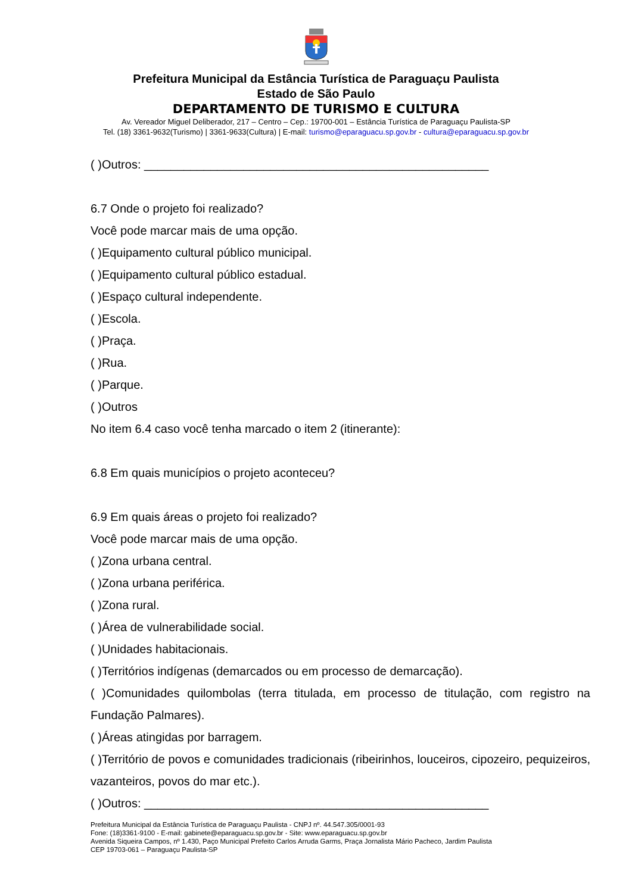Prefeitura Municipal da Estância Turística de Paraguaçu Paulista
Estado de São Paulo
DEPARTAMENTO DE TURISMO E CULTURA
Av. Vereador Miguel Deliberador, 217 – Centro – Cep.: 19700-001 – Estância Turística de Paraguaçu Paulista-SP
Tel. (18) 3361-9632(Turismo) | 3361-9633(Cultura) | E-mail: turismo@eparaguacu.sp.gov.br - cultura@eparaguacu.sp.gov.br
( )Outros: ____________________________________________________
6.7 Onde o projeto foi realizado?
Você pode marcar mais de uma opção.
( )Equipamento cultural público municipal.
( )Equipamento cultural público estadual.
( )Espaço cultural independente.
( )Escola.
( )Praça.
( )Rua.
( )Parque.
( )Outros
No item 6.4 caso você tenha marcado o item 2 (itinerante):
6.8 Em quais municípios o projeto aconteceu?
6.9 Em quais áreas o projeto foi realizado?
Você pode marcar mais de uma opção.
( )Zona urbana central.
( )Zona urbana periférica.
( )Zona rural.
( )Área de vulnerabilidade social.
( )Unidades habitacionais.
( )Territórios indígenas (demarcados ou em processo de demarcação).
( )Comunidades quilombolas (terra titulada, em processo de titulação, com registro na Fundação Palmares).
( )Áreas atingidas por barragem.
( )Território de povos e comunidades tradicionais (ribeirinhos, louceiros, cipozeiro, pequizeiros, vazanteiros, povos do mar etc.).
( )Outros: ____________________________________________________
Prefeitura Municipal da Estância Turística de Paraguaçu Paulista - CNPJ nº. 44.547.305/0001-93
Fone: (18)3361-9100 - E-mail: gabinete@eparaguacu.sp.gov.br - Site: www.eparaguacu.sp.gov.br
Avenida Siqueira Campos, nº 1.430, Paço Municipal Prefeito Carlos Arruda Garms, Praça Jornalista Mário Pacheco, Jardim Paulista
CEP 19703-061 – Paraguaçu Paulista-SP